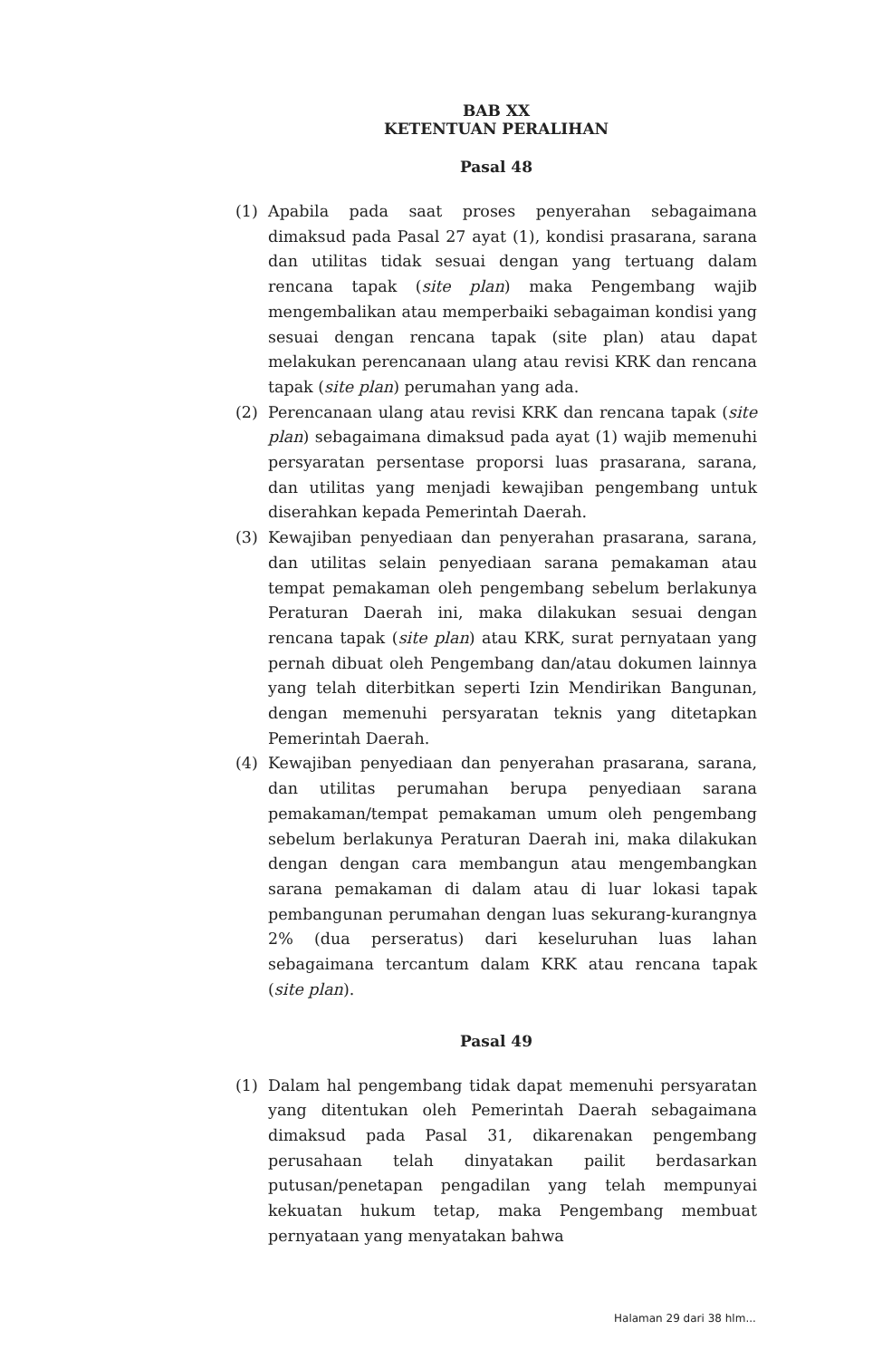BAB XX
KETENTUAN PERALIHAN
Pasal 48
(1) Apabila pada saat proses penyerahan sebagaimana dimaksud pada Pasal 27 ayat (1), kondisi prasarana, sarana dan utilitas tidak sesuai dengan yang tertuang dalam rencana tapak (site plan) maka Pengembang wajib mengembalikan atau memperbaiki sebagaiman kondisi yang sesuai dengan rencana tapak (site plan) atau dapat melakukan perencanaan ulang atau revisi KRK dan rencana tapak (site plan) perumahan yang ada.
(2) Perencanaan ulang atau revisi KRK dan rencana tapak (site plan) sebagaimana dimaksud pada ayat (1) wajib memenuhi persyaratan persentase proporsi luas prasarana, sarana, dan utilitas yang menjadi kewajiban pengembang untuk diserahkan kepada Pemerintah Daerah.
(3) Kewajiban penyediaan dan penyerahan prasarana, sarana, dan utilitas selain penyediaan sarana pemakaman atau tempat pemakaman oleh pengembang sebelum berlakunya Peraturan Daerah ini, maka dilakukan sesuai dengan rencana tapak (site plan) atau KRK, surat pernyataan yang pernah dibuat oleh Pengembang dan/atau dokumen lainnya yang telah diterbitkan seperti Izin Mendirikan Bangunan, dengan memenuhi persyaratan teknis yang ditetapkan Pemerintah Daerah.
(4) Kewajiban penyediaan dan penyerahan prasarana, sarana, dan utilitas perumahan berupa penyediaan sarana pemakaman/tempat pemakaman umum oleh pengembang sebelum berlakunya Peraturan Daerah ini, maka dilakukan dengan dengan cara membangun atau mengembangkan sarana pemakaman di dalam atau di luar lokasi tapak pembangunan perumahan dengan luas sekurang-kurangnya 2% (dua perseratus) dari keseluruhan luas lahan sebagaimana tercantum dalam KRK atau rencana tapak (site plan).
Pasal 49
(1) Dalam hal pengembang tidak dapat memenuhi persyaratan yang ditentukan oleh Pemerintah Daerah sebagaimana dimaksud pada Pasal 31, dikarenakan pengembang perusahaan telah dinyatakan pailit berdasarkan putusan/penetapan pengadilan yang telah mempunyai kekuatan hukum tetap, maka Pengembang membuat pernyataan yang menyatakan bahwa
Halaman 29 dari 38 hlm...